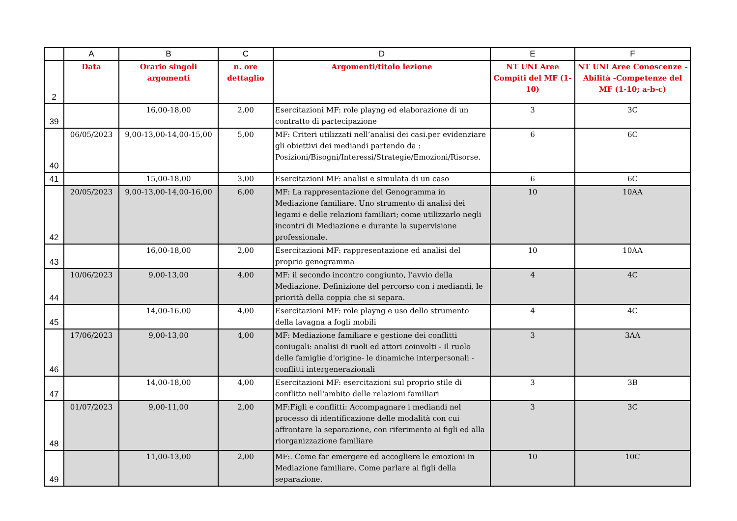| | A | B | C | D | E | F |
| --- | --- | --- | --- | --- | --- | --- |
| 2 | Data | Orario singoli argomenti | n. ore dettaglio | Argomenti/titolo lezione | NT UNI Aree Compiti del MF (1-10) | NT UNI Aree Conoscenze -Abilità -Competenze del MF (1-10; a-b-c) |
| 39 | | 16,00-18,00 | 2,00 | Esercitazioni MF: role playng ed elaborazione di un contratto di partecipazione | 3 | 3C |
| 40 | 06/05/2023 | 9,00-13,00-14,00-15,00 | 5,00 | MF: Criteri utilizzati nell’analisi dei casi.per evidenziare gli obiettivi dei mediandi partendo da : Posizioni/Bisogni/Interessi/Strategie/Emozioni/Risorse. | 6 | 6C |
| 41 | | 15,00-18,00 | 3,00 | Esercitazioni MF: analisi e simulata di un caso | 6 | 6C |
| 42 | 20/05/2023 | 9,00-13,00-14,00-16,00 | 6,00 | MF: La rappresentazione del Genogramma in Mediazione familiare. Uno strumento di analisi dei legami e delle relazioni familiari; come utilizzarlo negli incontri di Mediazione e durante la supervisione professionale. | 10 | 10AA |
| 43 | | 16,00-18,00 | 2,00 | Esercitazioni MF: rappresentazione ed analisi del proprio genogramma | 10 | 10AA |
| 44 | 10/06/2023 | 9,00-13,00 | 4,00 | MF: il secondo incontro congiunto, l’avvio della Mediazione. Definizione del percorso con i mediandi, le priorità della coppia che si separa. | 4 | 4C |
| 45 | | 14,00-16,00 | 4,00 | Esercitazioni MF: role playng e uso dello strumento della lavagna a fogli mobili | 4 | 4C |
| 46 | 17/06/2023 | 9,00-13,00 | 4,00 | MF: Mediazione familiare e gestione dei conflitti coniugali: analisi di ruoli ed attori coinvolti - Il ruolo delle famiglie d'origine- le dinamiche interpersonali - conflitti intergenerazionali | 3 | 3AA |
| 47 | | 14,00-18,00 | 4,00 | Esercitazioni MF: esercitazioni sul proprio stile di conflitto nell'ambito delle relazioni familiari | 3 | 3B |
| 48 | 01/07/2023 | 9,00-11,00 | 2,00 | MF:Figli e conflitti: Accompagnare i mediandi nel processo di identificazione delle modalità con cui affrontare la separazione, con riferimento ai figli ed alla riorganizzazione familiare | 3 | 3C |
| 49 | | 11,00-13,00 | 2,00 | MF:. Come far emergere ed accogliere le emozioni in Mediazione familiare. Come parlare ai figli della separazione. | 10 | 10C |